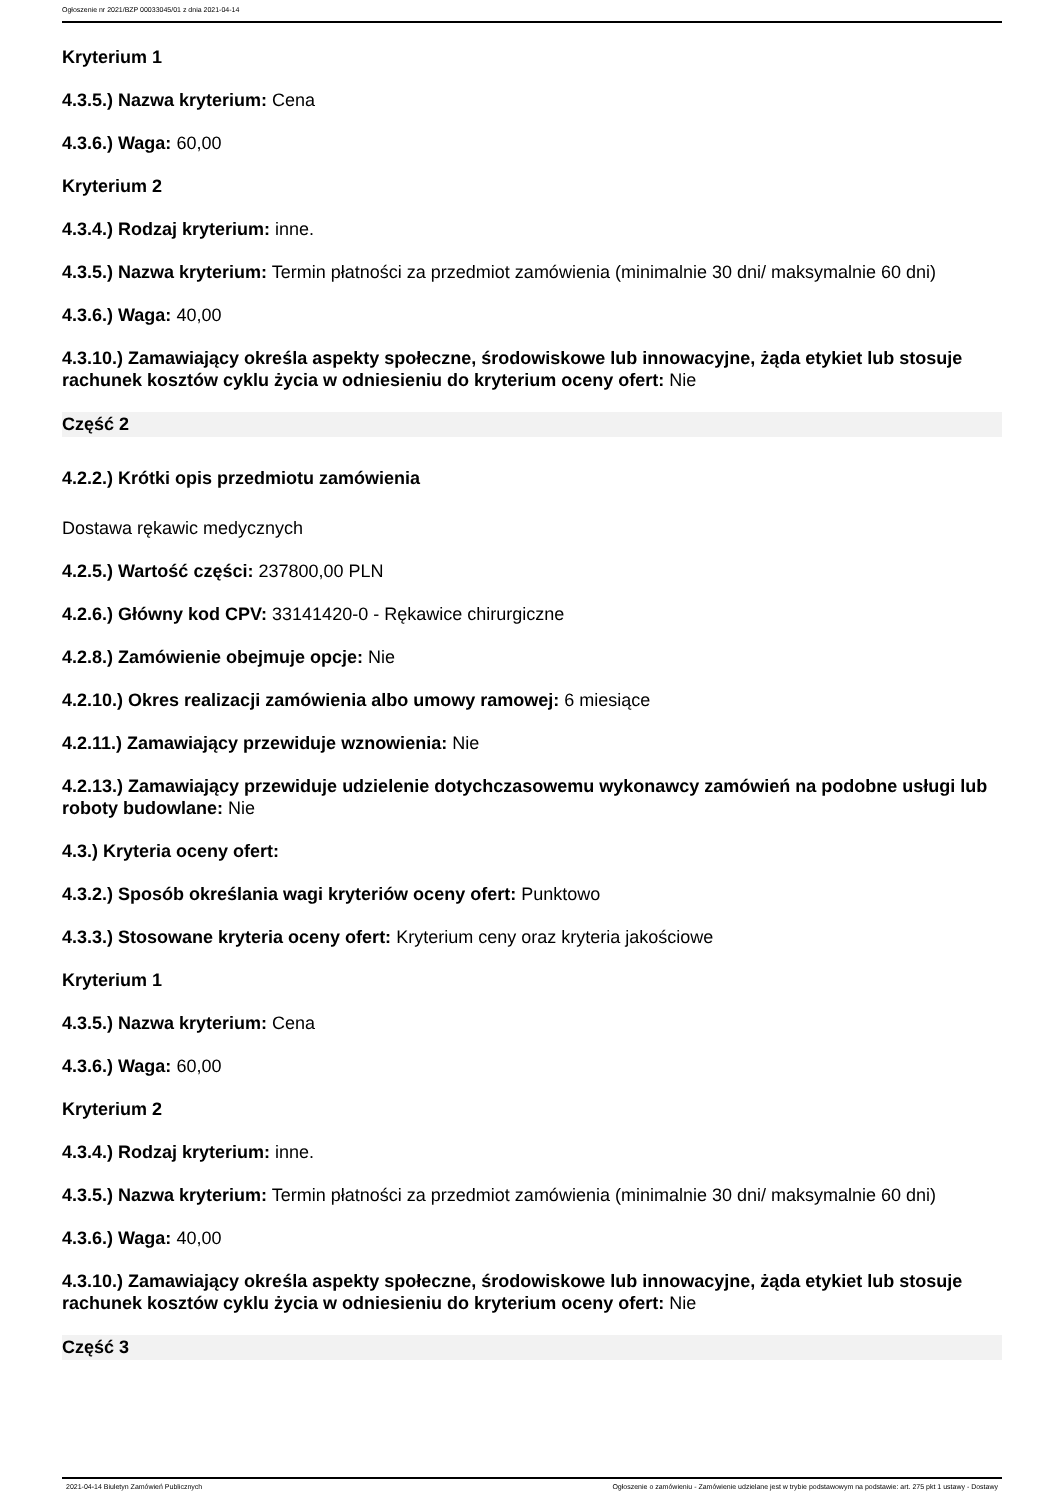Ogłoszenie nr 2021/BZP 00033045/01 z dnia 2021-04-14
Kryterium 1
4.3.5.) Nazwa kryterium: Cena
4.3.6.) Waga: 60,00
Kryterium 2
4.3.4.) Rodzaj kryterium: inne.
4.3.5.) Nazwa kryterium: Termin płatności za przedmiot zamówienia (minimalnie 30 dni/ maksymalnie 60 dni)
4.3.6.) Waga: 40,00
4.3.10.) Zamawiający określa aspekty społeczne, środowiskowe lub innowacyjne, żąda etykiet lub stosuje rachunek kosztów cyklu życia w odniesieniu do kryterium oceny ofert: Nie
Część 2
4.2.2.) Krótki opis przedmiotu zamówienia
Dostawa rękawic medycznych
4.2.5.) Wartość części: 237800,00 PLN
4.2.6.) Główny kod CPV: 33141420-0 - Rękawice chirurgiczne
4.2.8.) Zamówienie obejmuje opcje: Nie
4.2.10.) Okres realizacji zamówienia albo umowy ramowej: 6 miesiące
4.2.11.) Zamawiający przewiduje wznowienia: Nie
4.2.13.) Zamawiający przewiduje udzielenie dotychczasowemu wykonawcy zamówień na podobne usługi lub roboty budowlane: Nie
4.3.) Kryteria oceny ofert:
4.3.2.) Sposób określania wagi kryteriów oceny ofert: Punktowo
4.3.3.) Stosowane kryteria oceny ofert: Kryterium ceny oraz kryteria jakościowe
Kryterium 1
4.3.5.) Nazwa kryterium: Cena
4.3.6.) Waga: 60,00
Kryterium 2
4.3.4.) Rodzaj kryterium: inne.
4.3.5.) Nazwa kryterium: Termin płatności za przedmiot zamówienia (minimalnie 30 dni/ maksymalnie 60 dni)
4.3.6.) Waga: 40,00
4.3.10.) Zamawiający określa aspekty społeczne, środowiskowe lub innowacyjne, żąda etykiet lub stosuje rachunek kosztów cyklu życia w odniesieniu do kryterium oceny ofert: Nie
Część 3
2021-04-14 Biuletyn Zamówień Publicznych Ogłoszenie o zamówieniu - Zamówienie udzielane jest w trybie podstawowym na podstawie: art. 275 pkt 1 ustawy - Dostawy